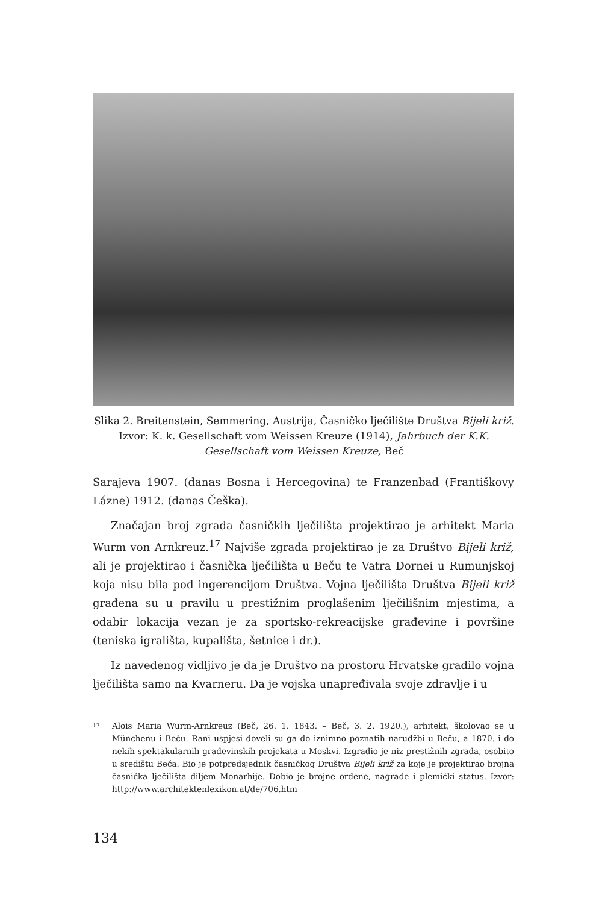Slika 2. Breitenstein, Semmering, Austrija, Časničko lječilište Društva Bijeli križ. Izvor: K. k. Gesellschaft vom Weissen Kreuze (1914), Jahrbuch der K.K. Gesellschaft vom Weissen Kreuze, Beč
Sarajeva 1907. (danas Bosna i Hercegovina) te Franzenbad (Františkovy Lázne) 1912. (danas Češka).
Značajan broj zgrada časničkih lječilišta projektirao je arhitekt Maria Wurm von Arnkreuz.<sup>17</sup> Najviše zgrada projektirao je za Društvo Bijeli križ, ali je projektirao i časnička lječilišta u Beču te Vatra Dornei u Rumunjskoj koja nisu bila pod ingerencijom Društva. Vojna lječilišta Društva Bijeli križ građena su u pravilu u prestižnim proglašenim lječilišnim mjestima, a odabir lokacija vezan je za sportsko-rekreacijske građevine i površine (teniska igrališta, kupališta, šetnice i dr.).
Iz navedenog vidljivo je da je Društvo na prostoru Hrvatske gradilo vojna lječilišta samo na Kvarneru. Da je vojska unapređivala svoje zdravlje i u
17
Alois Maria Wurm-Arnkreuz (Beč, 26. 1. 1843. – Beč, 3. 2. 1920.), arhitekt, školovao se u Münchenu i Beču. Rani uspjesi doveli su ga do iznimno poznatih narudžbi u Beču, a 1870. i do nekih spektakularnih građevinskih projekata u Moskvi. Izgradio je niz prestižnih zgrada, osobito u središtu Beča. Bio je potpredsjednik časničkog Društva Bijeli križ za koje je projektirao brojna časnička lječilišta diljem Monarhije. Dobio je brojne ordene, nagrade i plemićki status. Izvor: http://www.architektenlexikon.at/de/706.htm
134